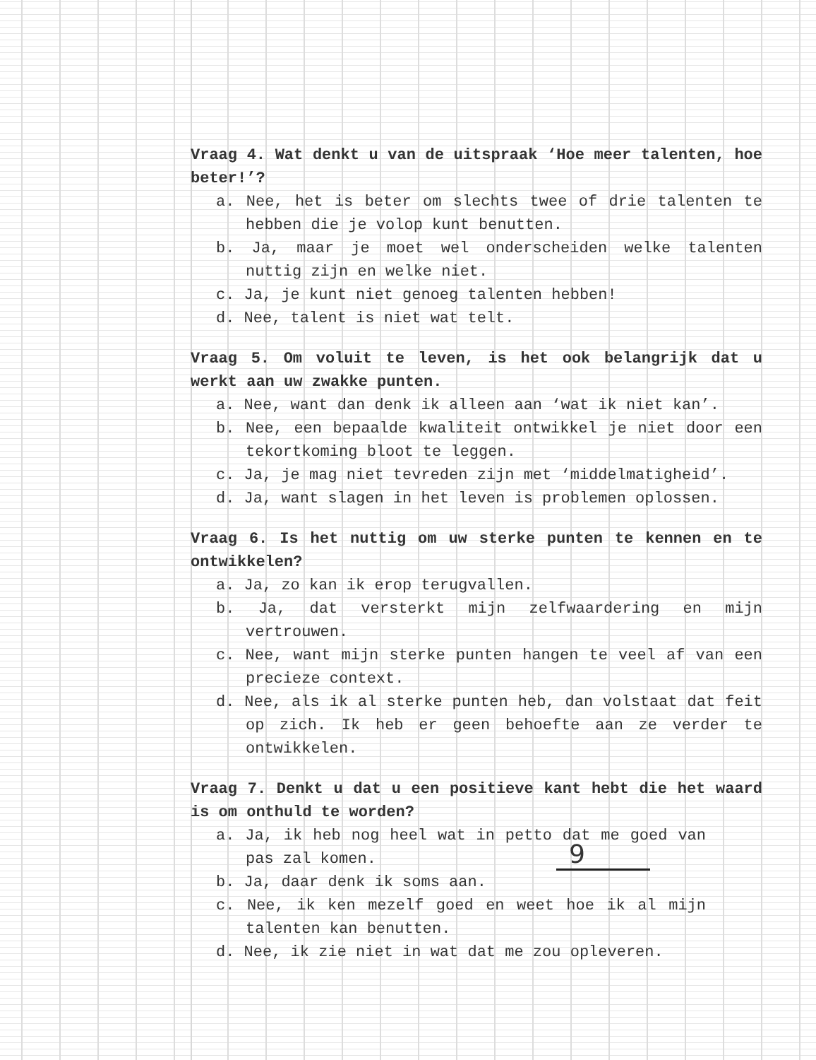Vraag 4. Wat denkt u van de uitspraak ‘Hoe meer talenten, hoe beter!’?
a. Nee, het is beter om slechts twee of drie talenten te hebben die je volop kunt benutten.
b. Ja, maar je moet wel onderscheiden welke talenten nuttig zijn en welke niet.
c. Ja, je kunt niet genoeg talenten hebben!
d. Nee, talent is niet wat telt.
Vraag 5. Om voluit te leven, is het ook belangrijk dat u werkt aan uw zwakke punten.
a. Nee, want dan denk ik alleen aan ‘wat ik niet kan’.
b. Nee, een bepaalde kwaliteit ontwikkel je niet door een tekortkoming bloot te leggen.
c. Ja, je mag niet tevreden zijn met ‘middelmatigheid’.
d. Ja, want slagen in het leven is problemen oplossen.
Vraag 6. Is het nuttig om uw sterke punten te kennen en te ontwikkelen?
a. Ja, zo kan ik erop terugvallen.
b. Ja, dat versterkt mijn zelfwaardering en mijn vertrouwen.
c. Nee, want mijn sterke punten hangen te veel af van een precieze context.
d. Nee, als ik al sterke punten heb, dan volstaat dat feit op zich. Ik heb er geen behoefte aan ze verder te ontwikkelen.
Vraag 7. Denkt u dat u een positieve kant hebt die het waard is om onthuld te worden?
a. Ja, ik heb nog heel wat in petto dat me goed van pas zal komen.
b. Ja, daar denk ik soms aan.
c. Nee, ik ken mezelf goed en weet hoe ik al mijn talenten kan benutten.
d. Nee, ik zie niet in wat dat me zou opleveren.
9